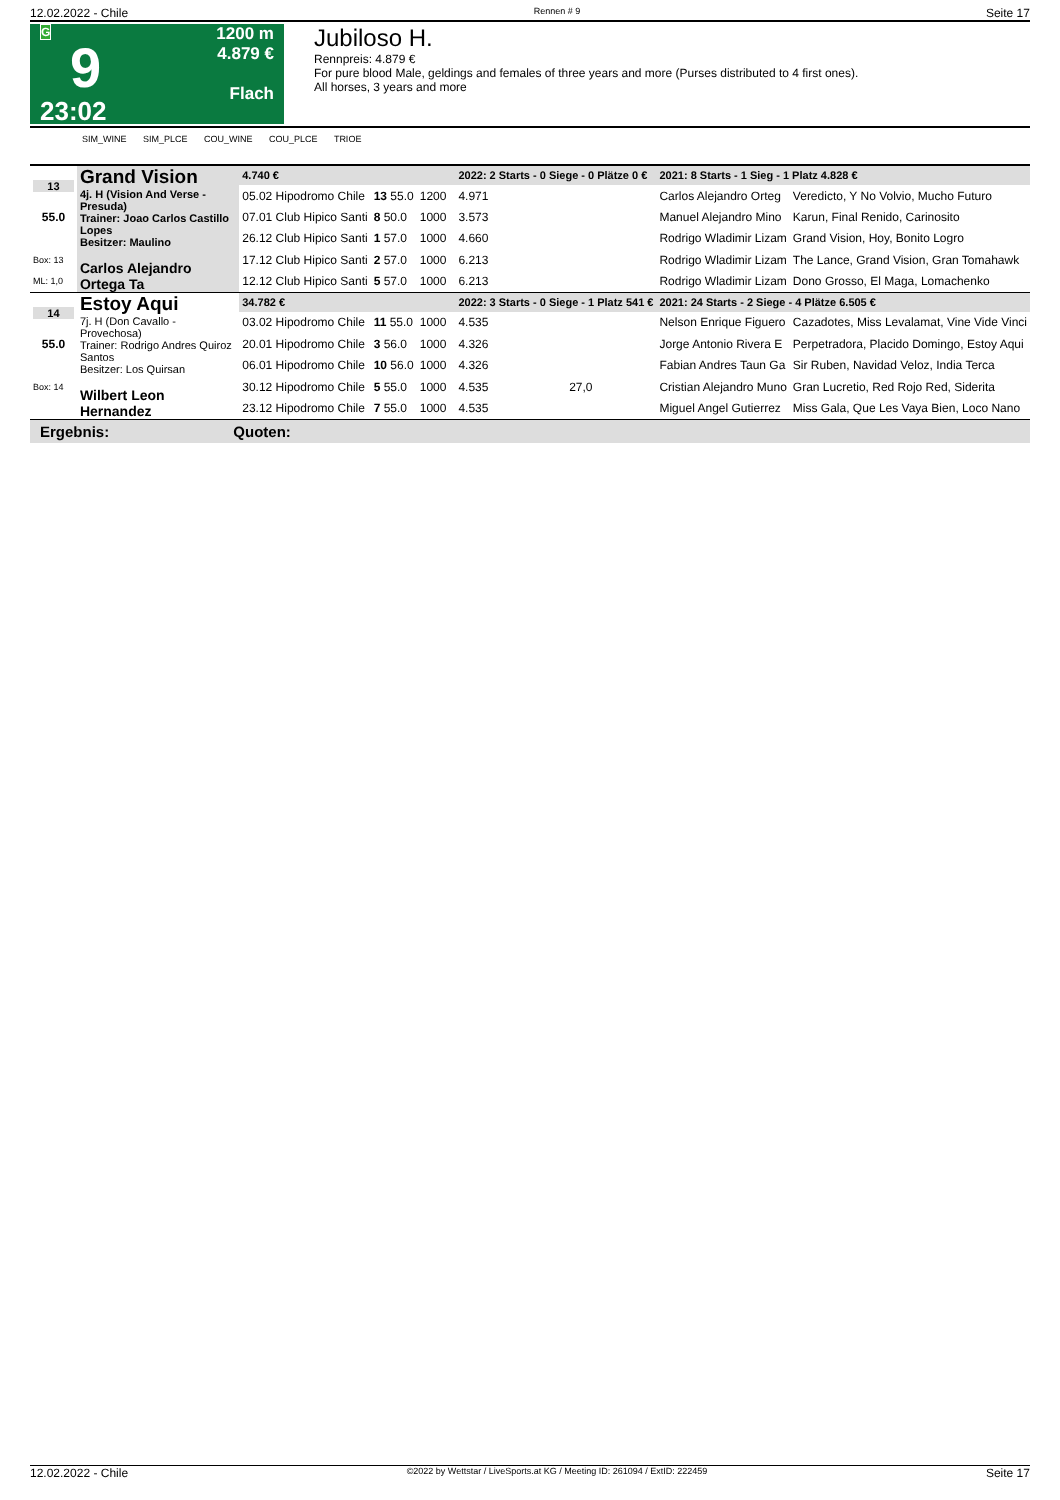12.02.2022 - Chile Rennen # 9 Seite 17
G
9
23:02
1200 m
4.879 €
Flach
Jubiloso H.
Rennpreis: 4.879 €
For pure blood Male, geldings and females of three years and more (Purses distributed to 4 first ones).
All horses, 3 years and more
SIM_WINE SIM_PLCE COU_WINE COU_PLCE TRIOE
| 13 | Grand Vision 4j. H (Vision And Verse - Presuda) Trainer: Joao Carlos Castillo Lopes Besitzer: Maulino Carlos Alejandro Ortega Ta | 4.740 € | | | | 2022: 2 Starts - 0 Siege - 0 Plätze 0 € | | 2021: 8 Starts - 1 Sieg - 1 Platz 4.828 € | |
| | | 05.02 Hipodromo Chile | 13 55.0 | 1200 | | 4.971 | | Carlos Alejandro Orteg | Veredicto, Y No Volvio, Mucho Futuro |
| 55.0 | | 07.01 Club Hipico Santi | 8 50.0 | 1000 | | 3.573 | | Manuel Alejandro Mino | Karun, Final Renido, Carinosito |
| | | 26.12 Club Hipico Santi | 1 57.0 | 1000 | | 4.660 | | Rodrigo Wladimir Lizam | Grand Vision, Hoy, Bonito Logro |
| Box: 13 | | 17.12 Club Hipico Santi | 2 57.0 | 1000 | | 6.213 | | Rodrigo Wladimir Lizam | The Lance, Grand Vision, Gran Tomahawk |
| ML: 1,0 | | 12.12 Club Hipico Santi | 5 57.0 | 1000 | | 6.213 | | Rodrigo Wladimir Lizam | Dono Grosso, El Maga, Lomachenko |
| 14 | Estoy Aqui 7j. H (Don Cavallo - Provechosa) Trainer: Rodrigo Andres Quiroz Santos Besitzer: Los Quirsan Wilbert Leon Hernandez | 34.782 € | | | | 2022: 3 Starts - 0 Siege - 1 Platz 541 € | | 2021: 24 Starts - 2 Siege - 4 Plätze 6.505 € | |
| | | 03.02 Hipodromo Chile | 11 55.0 | 1000 | | 4.535 | | Nelson Enrique Figuero | Cazadotes, Miss Levalamat, Vine Vide Vinci |
| 55.0 | | 20.01 Hipodromo Chile | 3 56.0 | 1000 | | 4.326 | | Jorge Antonio Rivera E | Perpetradora, Placido Domingo, Estoy Aqui |
| | | 06.01 Hipodromo Chile | 10 56.0 | 1000 | | 4.326 | | Fabian Andres Taun Ga | Sir Ruben, Navidad Veloz, India Terca |
| Box: 14 | | 30.12 Hipodromo Chile | 5 55.0 | 1000 | | 4.535 | 27,0 | Cristian Alejandro Muno | Gran Lucretio, Red Rojo Red, Siderita |
| | | 23.12 Hipodromo Chile | 7 55.0 | 1000 | | 4.535 | | Miguel Angel Gutierrez | Miss Gala, Que Les Vaya Bien, Loco Nano |
Ergebnis: Quoten:
12.02.2022 - Chile ©2022 by Wettstar / LiveSports.at KG / Meeting ID: 261094 / ExtID: 222459 Seite 17